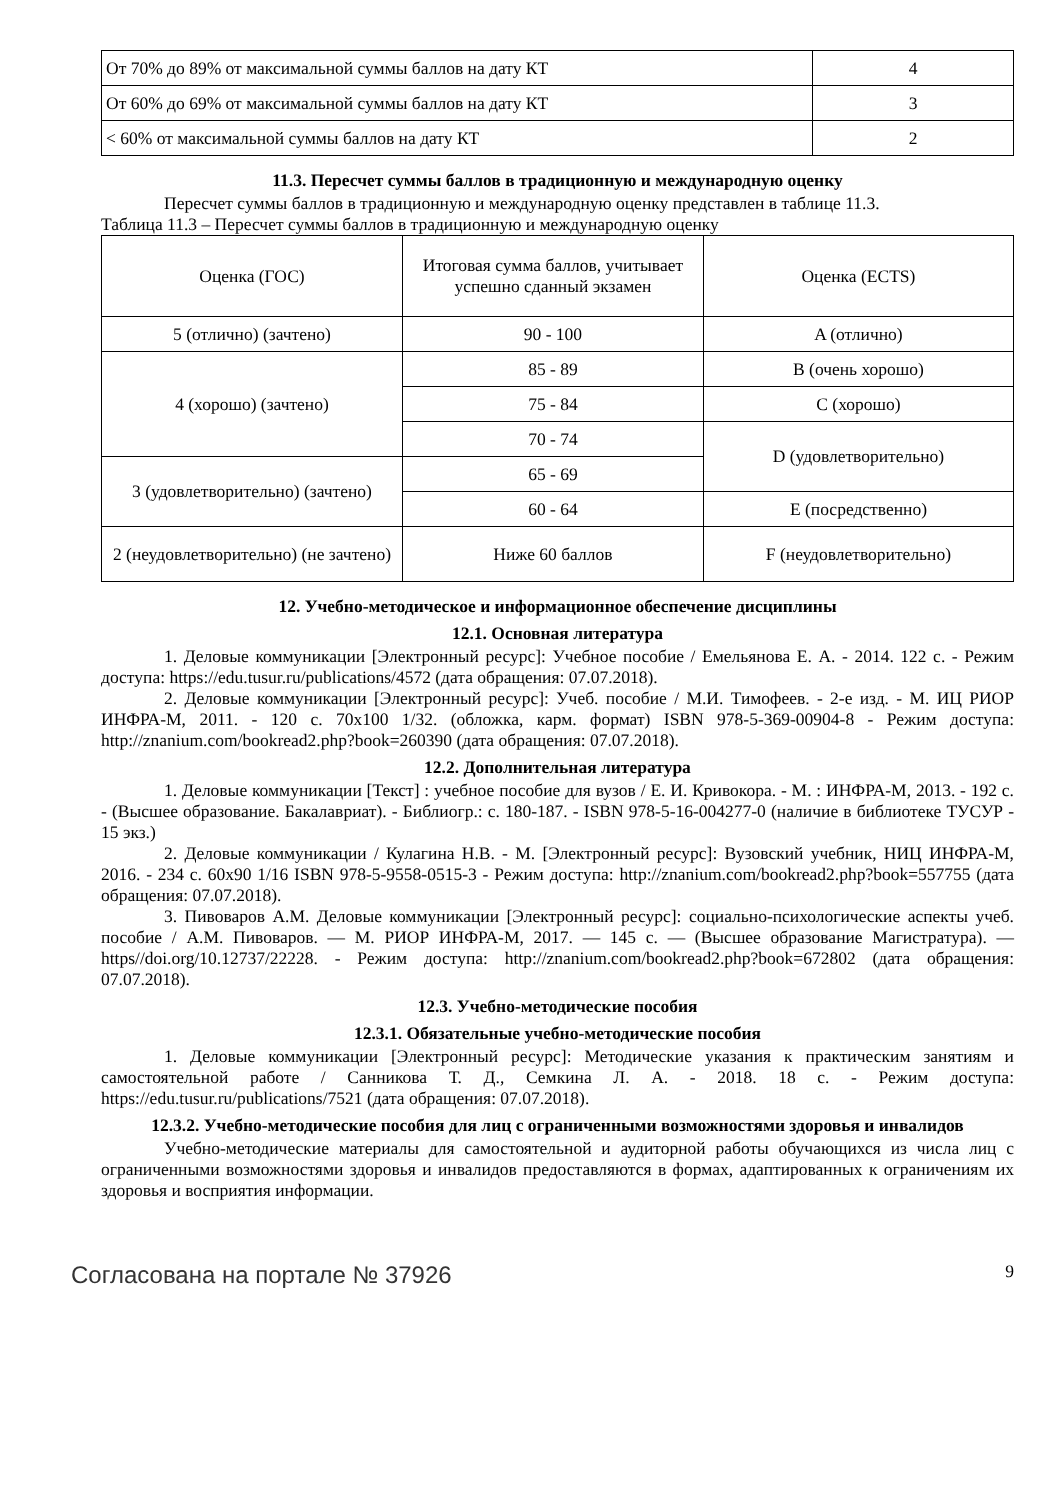| От 70% до 89% от максимальной суммы баллов на дату КТ | 4 |
| От 60% до 69% от максимальной суммы баллов на дату КТ | 3 |
| < 60% от максимальной суммы баллов на дату КТ | 2 |
11.3. Пересчет суммы баллов в традиционную и международную оценку
Пересчет суммы баллов в традиционную и международную оценку представлен в таблице 11.3.
Таблица 11.3 – Пересчет суммы баллов в традиционную и международную оценку
| Оценка (ГОС) | Итоговая сумма баллов, учитывает успешно сданный экзамен | Оценка (ECTS) |
| 5 (отлично) (зачтено) | 90 - 100 | A (отлично) |
| 4 (хорошо) (зачтено) | 85 - 89 | B (очень хорошо) |
| | 75 - 84 | C (хорошо) |
| | 70 - 74 | D (удовлетворительно) |
| 3 (удовлетворительно) (зачтено) | 65 - 69 | |
| | 60 - 64 | E (посредственно) |
| 2 (неудовлетворительно) (не зачтено) | Ниже 60 баллов | F (неудовлетворительно) |
12. Учебно-методическое и информационное обеспечение дисциплины
12.1. Основная литература
1. Деловые коммуникации [Электронный ресурс]: Учебное пособие / Емельянова Е. А. - 2014. 122 с. - Режим доступа: https://edu.tusur.ru/publications/4572 (дата обращения: 07.07.2018).
2. Деловые коммуникации [Электронный ресурс]: Учеб. пособие / М.И. Тимофеев. - 2-е изд. - М. ИЦ РИОР ИНФРА-М, 2011. - 120 с. 70x100 1/32. (обложка, карм. формат) ISBN 978-5-369-00904-8 - Режим доступа: http://znanium.com/bookread2.php?book=260390 (дата обращения: 07.07.2018).
12.2. Дополнительная литература
1. Деловые коммуникации [Текст] : учебное пособие для вузов / Е. И. Кривокора. - М. : ИНФРА-М, 2013. - 192 с. - (Высшее образование. Бакалавриат). - Библиогр.: с. 180-187. - ISBN 978-5-16-004277-0 (наличие в библиотеке ТУСУР - 15 экз.)
2. Деловые коммуникации / Кулагина Н.В. - М. [Электронный ресурс]: Вузовский учебник, НИЦ ИНФРА-М, 2016. - 234 с. 60x90 1/16 ISBN 978-5-9558-0515-3 - Режим доступа: http://znanium.com/bookread2.php?book=557755 (дата обращения: 07.07.2018).
3. Пивоваров А.М. Деловые коммуникации [Электронный ресурс]: социально-психологические аспекты учеб. пособие / А.М. Пивоваров. — М. РИОР ИНФРА-М, 2017. — 145 с. — (Высшее образование Магистратура). — https//doi.org/10.12737/22228. - Режим доступа: http://znanium.com/bookread2.php?book=672802 (дата обращения: 07.07.2018).
12.3. Учебно-методические пособия
12.3.1. Обязательные учебно-методические пособия
1. Деловые коммуникации [Электронный ресурс]: Методические указания к практическим занятиям и самостоятельной работе / Санникова Т. Д., Семкина Л. А. - 2018. 18 с. - Режим доступа: https://edu.tusur.ru/publications/7521 (дата обращения: 07.07.2018).
12.3.2. Учебно-методические пособия для лиц с ограниченными возможностями здоровья и инвалидов
Учебно-методические материалы для самостоятельной и аудиторной работы обучающихся из числа лиц с ограниченными возможностями здоровья и инвалидов предоставляются в формах, адаптированных к ограничениям их здоровья и восприятия информации.
Согласована на портале № 37926 9